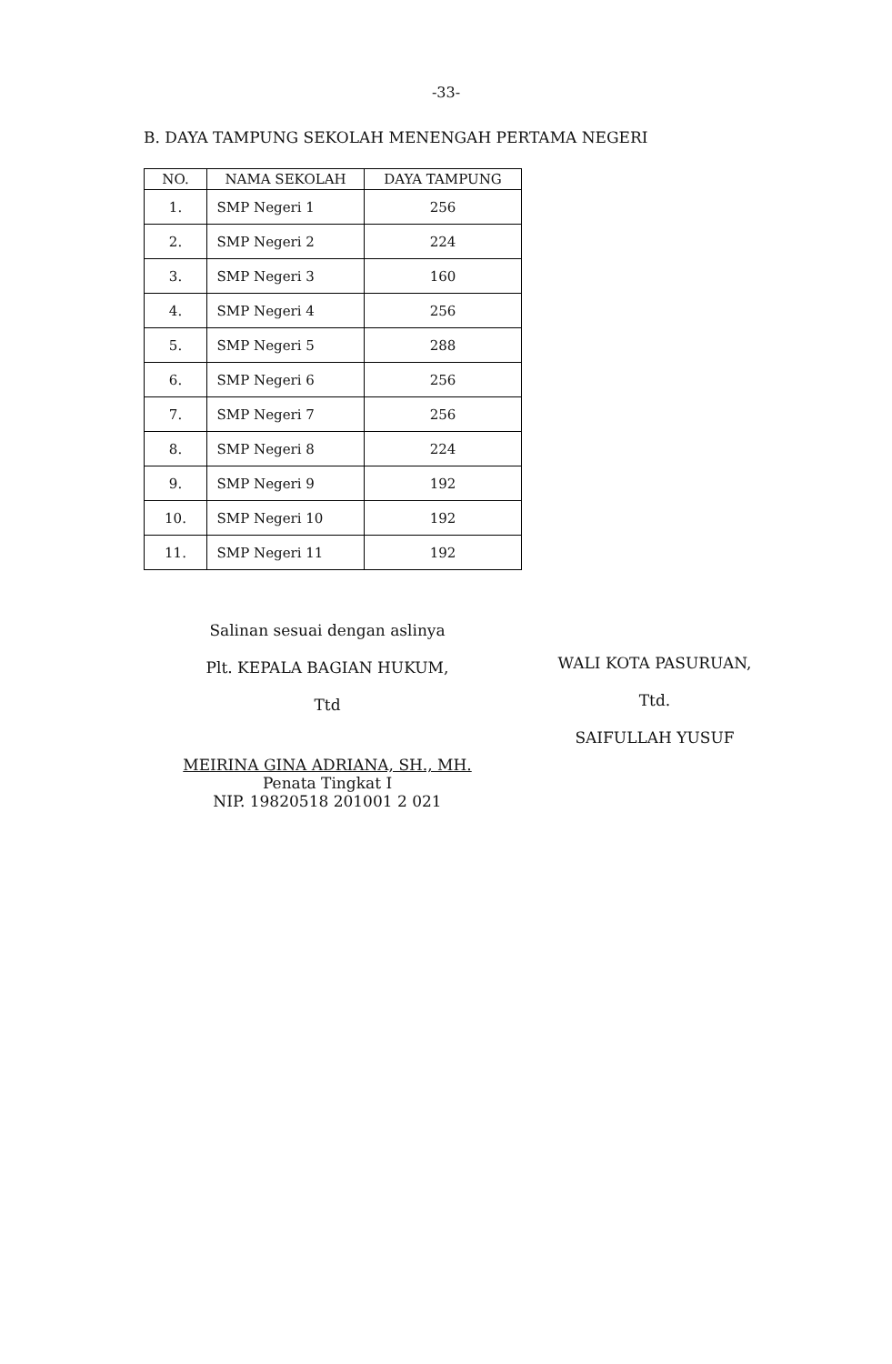-33-
B. DAYA TAMPUNG SEKOLAH MENENGAH PERTAMA NEGERI
| NO. | NAMA SEKOLAH | DAYA TAMPUNG |
| --- | --- | --- |
| 1. | SMP Negeri 1 | 256 |
| 2. | SMP Negeri 2 | 224 |
| 3. | SMP Negeri 3 | 160 |
| 4. | SMP Negeri 4 | 256 |
| 5. | SMP Negeri 5 | 288 |
| 6. | SMP Negeri 6 | 256 |
| 7. | SMP Negeri 7 | 256 |
| 8. | SMP Negeri 8 | 224 |
| 9. | SMP Negeri 9 | 192 |
| 10. | SMP Negeri 10 | 192 |
| 11. | SMP Negeri 11 | 192 |
Salinan sesuai dengan aslinya
Plt. KEPALA BAGIAN HUKUM,
Ttd
MEIRINA GINA ADRIANA, SH., MH.
Penata Tingkat I
NIP. 19820518 201001 2 021
WALI KOTA PASURUAN,
Ttd.
SAIFULLAH YUSUF